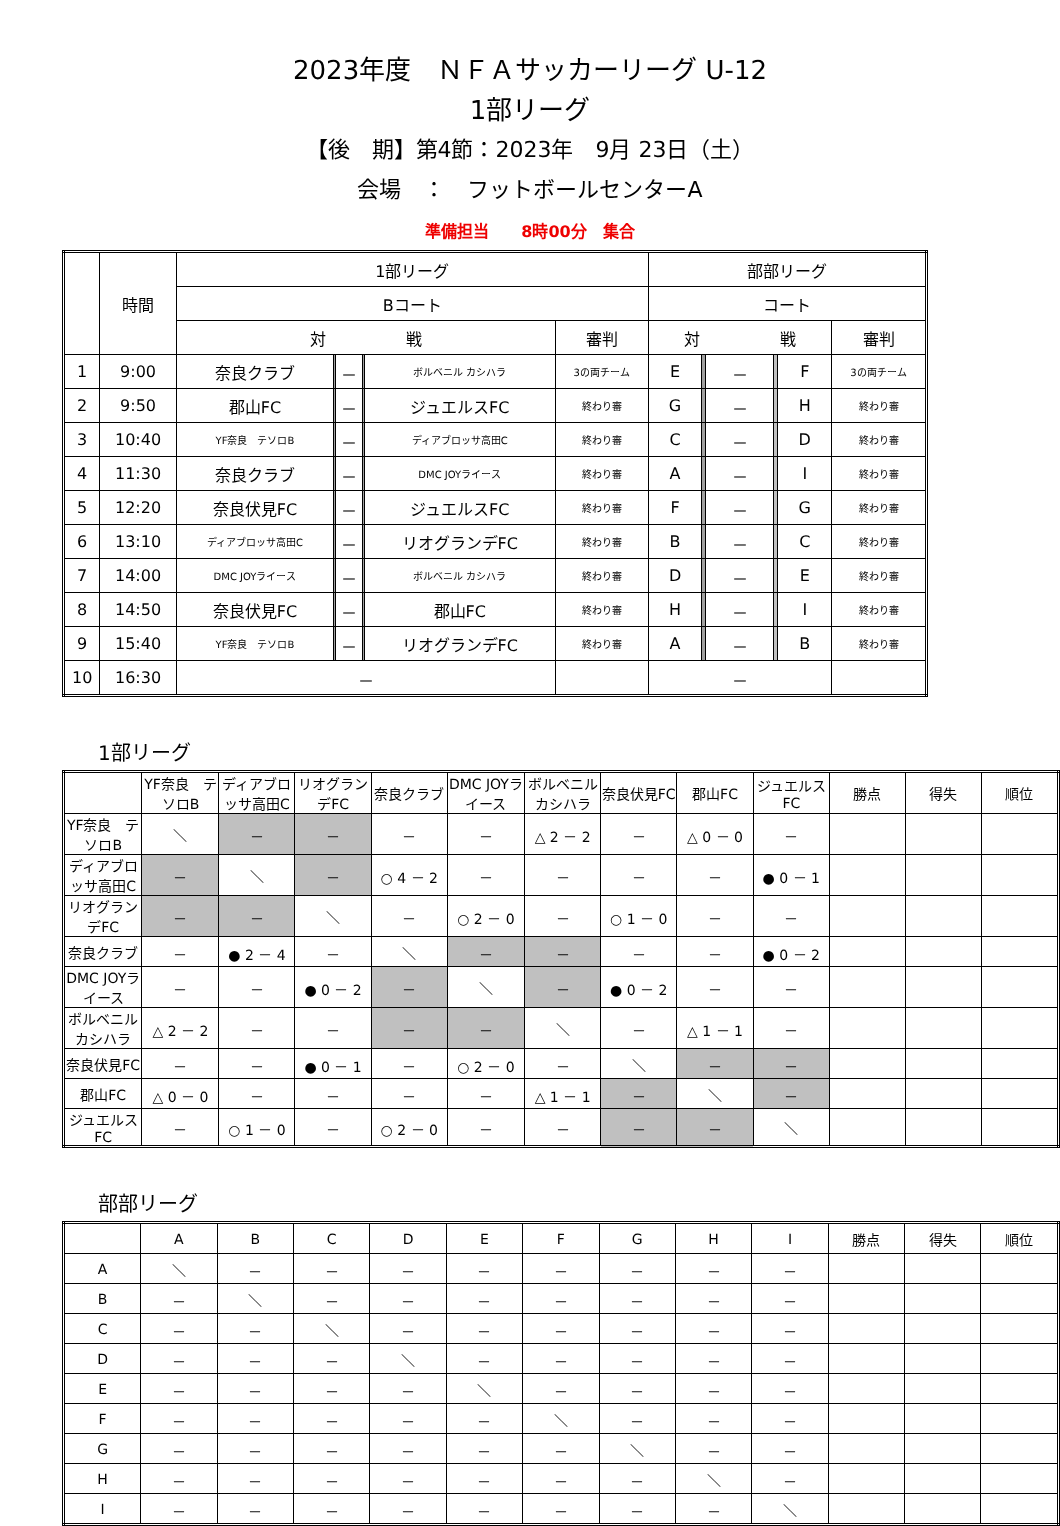2023年度　ＮＦＡサッカーリーグ U-12
1部リーグ
【後　期】第4節：2023年　9月 23日（土）
会場　：　フットボールセンターA
準備担当　　8時00分　集合
| | 時間 | 1部リーグ | | | | | | 部部リーグ | | | | | |
| --- | --- | --- | --- | --- | --- | --- | --- | --- | --- | --- | --- | --- | --- |
| | | Bコート | | | | | | コート | | | | | |
| | | 対 戦 | | | | | 審判 | 対 戦 | | | | | 審判 |
| 1 | 9:00 | 奈良クラブ | | － | | ボルベニル カシハラ | 3の両チーム | E | | － | | F | 3の両チーム |
| 2 | 9:50 | 郡山FC | | － | | ジュエルスFC | 終わり審 | G | | － | | H | 終わり審 |
| 3 | 10:40 | YF奈良 テソロB | | － | | ディアブロッサ高田C | 終わり審 | C | | － | | D | 終わり審 |
| 4 | 11:30 | 奈良クラブ | | － | | DMC JOYライース | 終わり審 | A | | － | | I | 終わり審 |
| 5 | 12:20 | 奈良伏見FC | | － | | ジュエルスFC | 終わり審 | F | | － | | G | 終わり審 |
| 6 | 13:10 | ディアブロッサ高田C | | － | | リオグランデFC | 終わり審 | B | | － | | C | 終わり審 |
| 7 | 14:00 | DMC JOYライース | | － | | ボルベニル カシハラ | 終わり審 | D | | － | | E | 終わり審 |
| 8 | 14:50 | 奈良伏見FC | | － | | 郡山FC | 終わり審 | H | | － | | I | 終わり審 |
| 9 | 15:40 | YF奈良 テソロB | | － | | リオグランデFC | 終わり審 | A | | － | | B | 終わり審 |
| 10 | 16:30 | － | | | | | | － | | | | | |
1部リーグ
| | YF奈良 テソロB | ディアブロッサ高田C | リオグランデFC | 奈良クラブ | DMC JOYライース | ボルベニル カシハラ | 奈良伏見FC | 郡山FC | ジュエルスFC | 勝点 | 得失 | 順位 |
| --- | --- | --- | --- | --- | --- | --- | --- | --- | --- | --- | --- | --- |
| YF奈良 テソロB | ＼ | － | － | － | － | △ 2 － 2 | － | △ 0 － 0 | － | | | |
| ディアブロッサ高田C | － | ＼ | － | ○ 4 － 2 | － | － | － | － | ● 0 － 1 | | | |
| リオグランデFC | － | － | ＼ | － | ○ 2 － 0 | － | ○ 1 － 0 | － | － | | | |
| 奈良クラブ | － | ● 2 － 4 | － | ＼ | － | － | － | － | ● 0 － 2 | | | |
| DMC JOYライース | － | － | ● 0 － 2 | － | ＼ | － | ● 0 － 2 | － | － | | | |
| ボルベニル カシハラ | △ 2 － 2 | － | － | － | － | ＼ | － | △ 1 － 1 | － | | | |
| 奈良伏見FC | － | － | ● 0 － 1 | － | ○ 2 － 0 | － | ＼ | － | － | | | |
| 郡山FC | △ 0 － 0 | － | － | － | － | △ 1 － 1 | － | ＼ | － | | | |
| ジュエルスFC | － | ○ 1 － 0 | － | ○ 2 － 0 | － | － | － | － | ＼ | | | |
部部リーグ
| | A | B | C | D | E | F | G | H | I | 勝点 | 得失 | 順位 |
| --- | --- | --- | --- | --- | --- | --- | --- | --- | --- | --- | --- | --- |
| A | ＼ | － | － | － | － | － | － | － | － | | | |
| B | － | ＼ | － | － | － | － | － | － | － | | | |
| C | － | － | ＼ | － | － | － | － | － | － | | | |
| D | － | － | － | ＼ | － | － | － | － | － | | | |
| E | － | － | － | － | ＼ | － | － | － | － | | | |
| F | － | － | － | － | － | ＼ | － | － | － | | | |
| G | － | － | － | － | － | － | ＼ | － | － | | | |
| H | － | － | － | － | － | － | － | ＼ | － | | | |
| I | － | － | － | － | － | － | － | － | ＼ | | | |